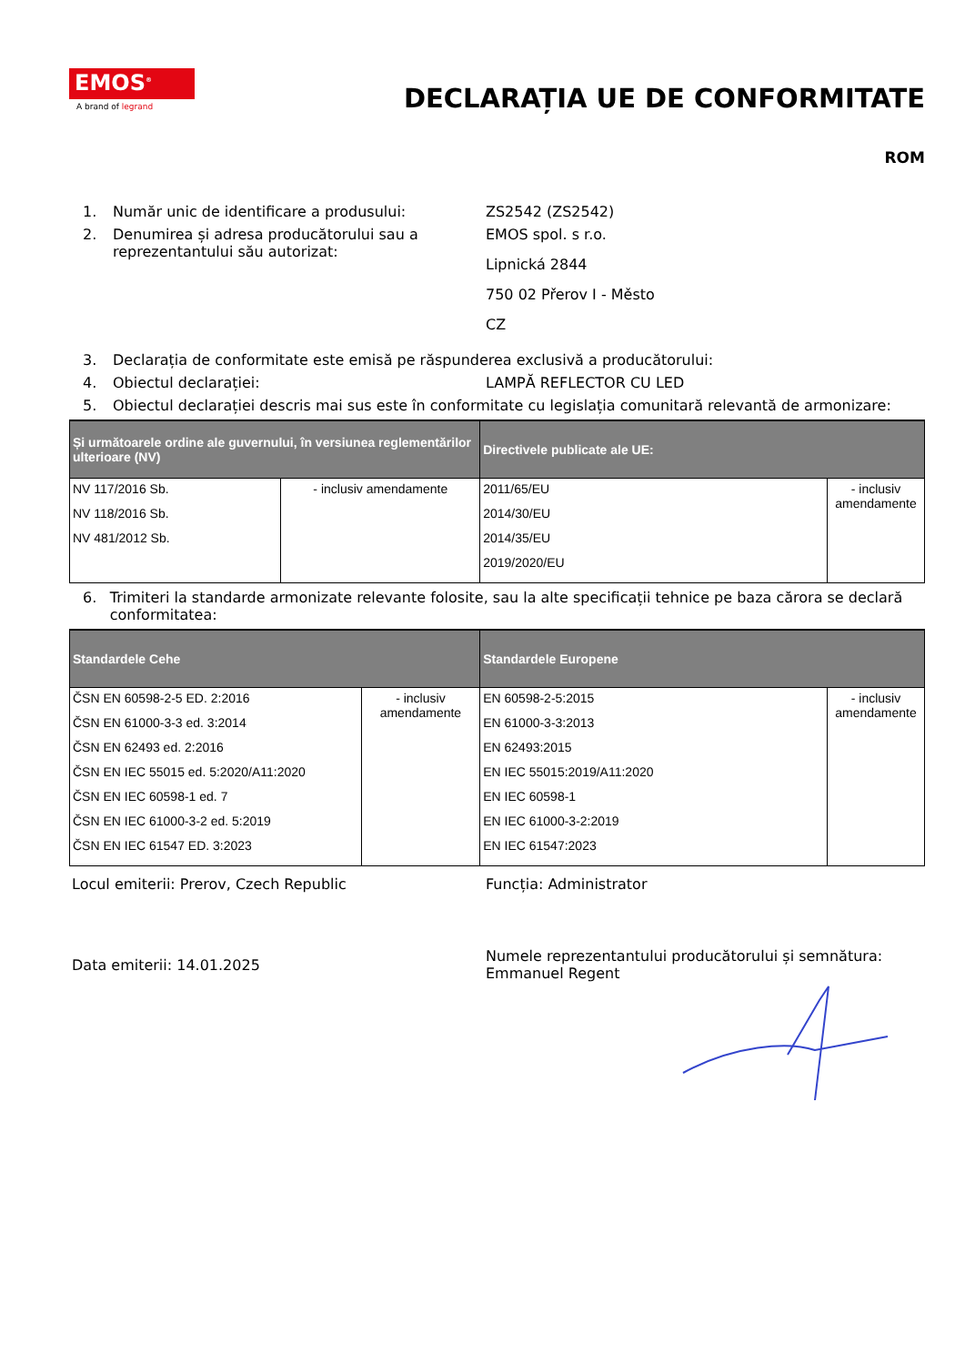EMOS<sup>®</sup>
A brand of legrand
DECLARAȚIA UE DE CONFORMITATE
ROM
1. Număr unic de identificare a produsului: ZS2542 (ZS2542)
2. Denumirea și adresa producătorului sau a reprezentantului său autorizat:
EMOS spol. s r.o.
Lipnická 2844
750 02 Přerov I - Město
CZ
3. Declarația de conformitate este emisă pe răspunderea exclusivă a producătorului:
4. Obiectul declarației: LAMPĂ REFLECTOR CU LED
5. Obiectul declarației descris mai sus este în conformitate cu legislația comunitară relevantă de armonizare:
| Și următoarele ordine ale guvernului, în versiunea reglementărilor ulterioare (NV) | | Directivele publicate ale UE: | |
| --- | --- | --- | --- |
| NV 117/2016 Sb. NV 118/2016 Sb. NV 481/2012 Sb. | - inclusiv amendamente | 2011/65/EU 2014/30/EU 2014/35/EU 2019/2020/EU | - inclusiv amendamente |
6. Trimiteri la standarde armonizate relevante folosite, sau la alte specificații tehnice pe baza cărora se declară conformitatea:
| Standardele Cehe | | Standardele Europene | |
| --- | --- | --- | --- |
| ČSN EN 60598-2-5 ED. 2:2016 ČSN EN 61000-3-3 ed. 3:2014 ČSN EN 62493 ed. 2:2016 ČSN EN IEC 55015 ed. 5:2020/A11:2020 ČSN EN IEC 60598-1 ed. 7 ČSN EN IEC 61000-3-2 ed. 5:2019 ČSN EN IEC 61547 ED. 3:2023 | - inclusiv amendamente | EN 60598-2-5:2015 EN 61000-3-3:2013 EN 62493:2015 EN IEC 55015:2019/A11:2020 EN IEC 60598-1 EN IEC 61000-3-2:2019 EN IEC 61547:2023 | - inclusiv amendamente |
Locul emiterii: Prerov, Czech Republic Funcția: Administrator
Data emiterii: 14.01.2025
Numele reprezentantului producătorului și semnătura:
Emmanuel Regent